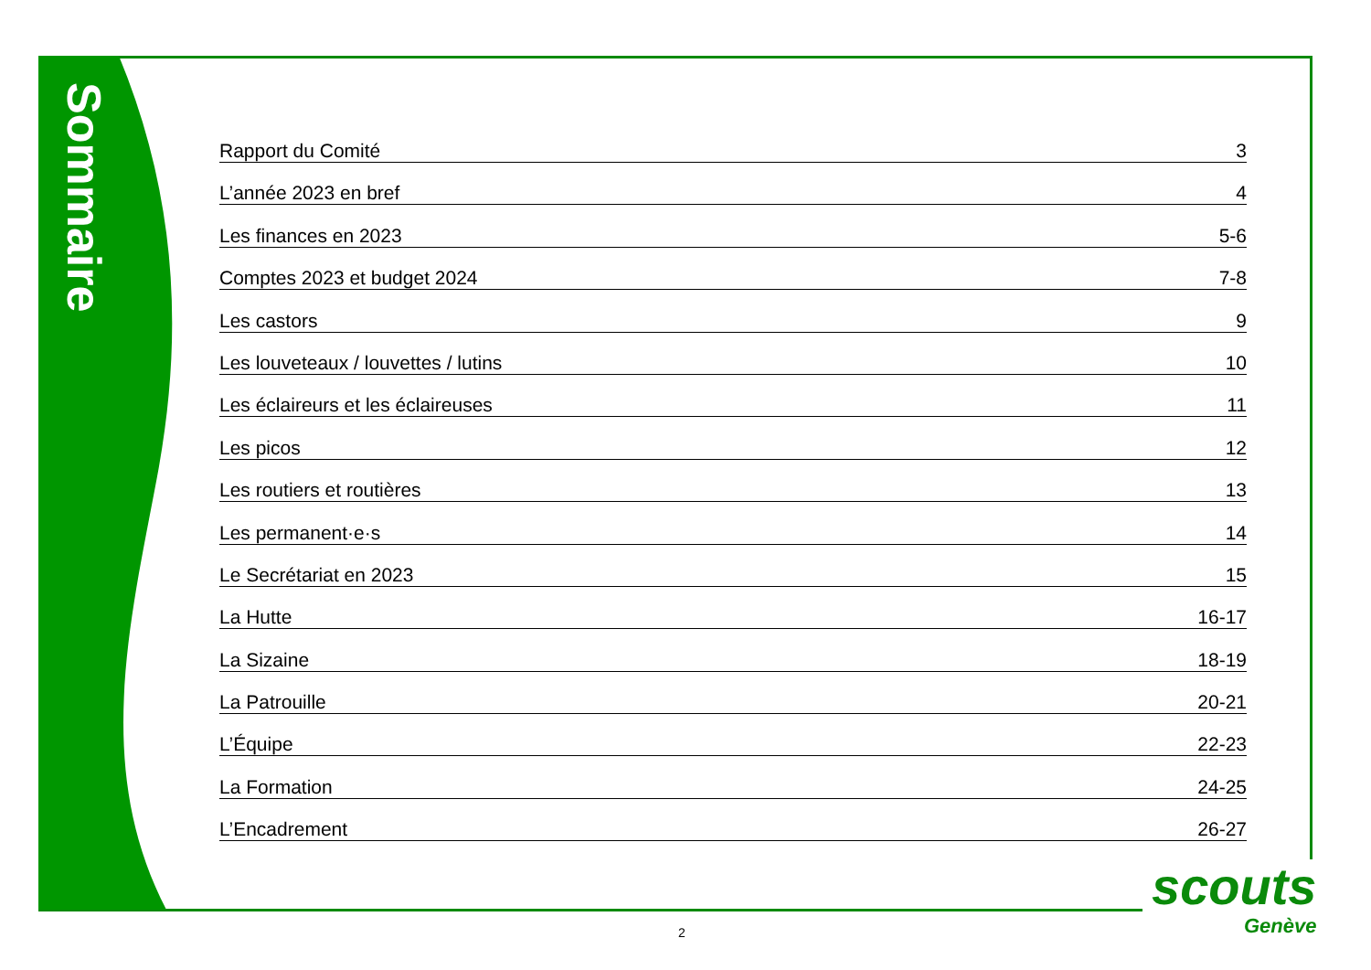Sommaire
Rapport du Comité 3
L’année 2023 en bref 4
Les finances en 2023 5-6
Comptes 2023 et budget 2024 7-8
Les castors 9
Les louveteaux / louvettes / lutins 10
Les éclaireurs et les éclaireuses 11
Les picos 12
Les routiers et routières 13
Les permanent·e·s 14
Le Secrétariat en 2023 15
La Hutte 16-17
La Sizaine 18-19
La Patrouille 20-21
L’Équipe 22-23
La Formation 24-25
L’Encadrement 26-27
scouts
Genève
2